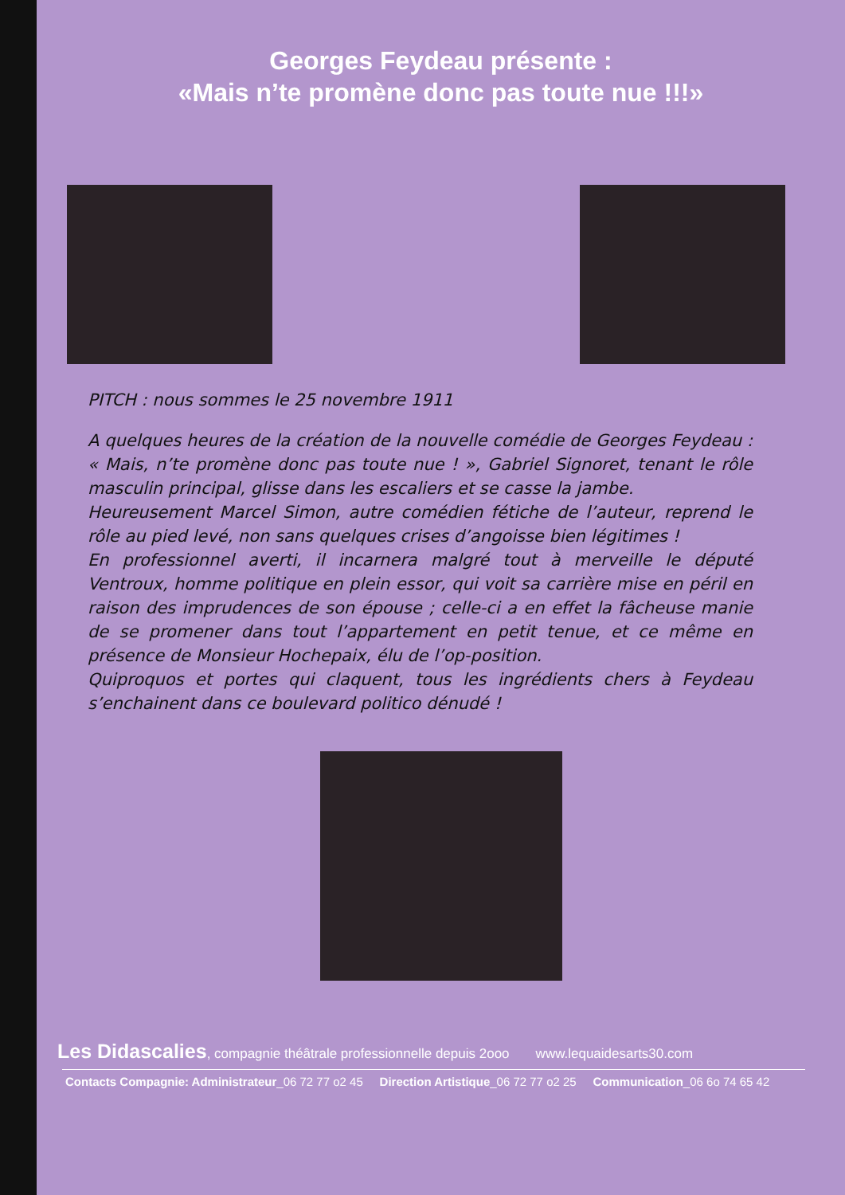Georges Feydeau présente :
«Mais n’te promène donc pas toute nue !!!»
PITCH : nous sommes le 25 novembre 1911
A quelques heures de la création de la nouvelle comédie de Georges Feydeau : « Mais, n’te promène donc pas toute nue ! », Gabriel Signoret, tenant le rôle masculin principal, glisse dans les escaliers et se casse la jambe.
Heureusement Marcel Simon, autre comédien fétiche de l’auteur, reprend le rôle au pied levé, non sans quelques crises d’angoisse bien légitimes !
En professionnel averti, il incarnera malgré tout à merveille le député Ventroux, homme politique en plein essor, qui voit sa carrière mise en péril en raison des imprudences de son épouse ; celle-ci a en effet la fâcheuse manie de se promener dans tout l’appartement en petit tenue, et ce même en présence de Monsieur Hochepaix, élu de l’op-position.
Quiproquos et portes qui claquent, tous les ingrédients chers à Feydeau s’enchainent dans ce boulevard politico dénudé !
Les Didascalies, compagnie théâtrale professionnelle depuis 2ooo www.lequaidesarts30.com
Contacts Compagnie: Administrateur_06 72 77 o2 45 Direction Artistique_06 72 77 o2 25 Communication_06 6o 74 65 42